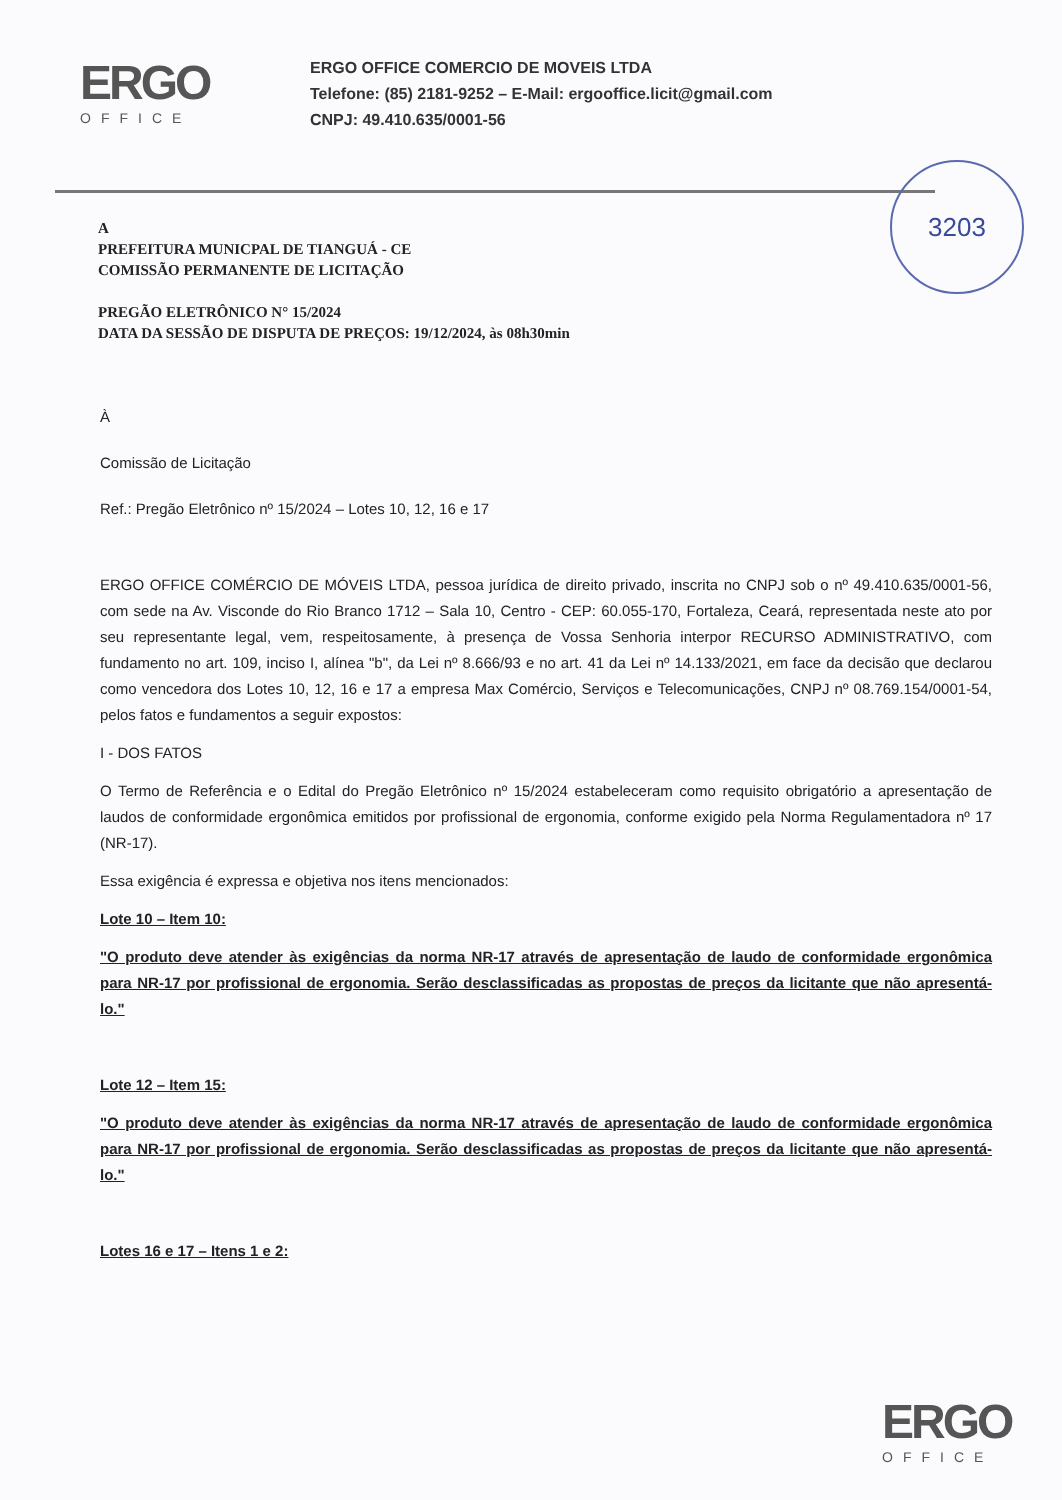ERGO
OFFICE
ERGO OFFICE COMERCIO DE MOVEIS LTDA
Telefone: (85) 2181-9252 – E-Mail: ergooffice.licit@gmail.com
CNPJ: 49.410.635/0001-56
3203
A
PREFEITURA MUNICPAL DE TIANGUÁ - CE
COMISSÃO PERMANENTE DE LICITAÇÃO
PREGÃO ELETRÔNICO N° 15/2024
DATA DA SESSÃO DE DISPUTA DE PREÇOS: 19/12/2024, às 08h30min
À
Comissão de Licitação
Ref.: Pregão Eletrônico nº 15/2024 – Lotes 10, 12, 16 e 17
ERGO OFFICE COMÉRCIO DE MÓVEIS LTDA, pessoa jurídica de direito privado, inscrita no CNPJ sob o nº 49.410.635/0001-56, com sede na Av. Visconde do Rio Branco 1712 – Sala 10, Centro - CEP: 60.055-170, Fortaleza, Ceará, representada neste ato por seu representante legal, vem, respeitosamente, à presença de Vossa Senhoria interpor RECURSO ADMINISTRATIVO, com fundamento no art. 109, inciso I, alínea "b", da Lei nº 8.666/93 e no art. 41 da Lei nº 14.133/2021, em face da decisão que declarou como vencedora dos Lotes 10, 12, 16 e 17 a empresa Max Comércio, Serviços e Telecomunicações, CNPJ nº 08.769.154/0001-54, pelos fatos e fundamentos a seguir expostos:
I - DOS FATOS
O Termo de Referência e o Edital do Pregão Eletrônico nº 15/2024 estabeleceram como requisito obrigatório a apresentação de laudos de conformidade ergonômica emitidos por profissional de ergonomia, conforme exigido pela Norma Regulamentadora nº 17 (NR-17).
Essa exigência é expressa e objetiva nos itens mencionados:
Lote 10 – Item 10:
"O produto deve atender às exigências da norma NR-17 através de apresentação de laudo de conformidade ergonômica para NR-17 por profissional de ergonomia. Serão desclassificadas as propostas de preços da licitante que não apresentá-lo."
Lote 12 – Item 15:
"O produto deve atender às exigências da norma NR-17 através de apresentação de laudo de conformidade ergonômica para NR-17 por profissional de ergonomia. Serão desclassificadas as propostas de preços da licitante que não apresentá-lo."
Lotes 16 e 17 – Itens 1 e 2:
ERGO
OFFICE